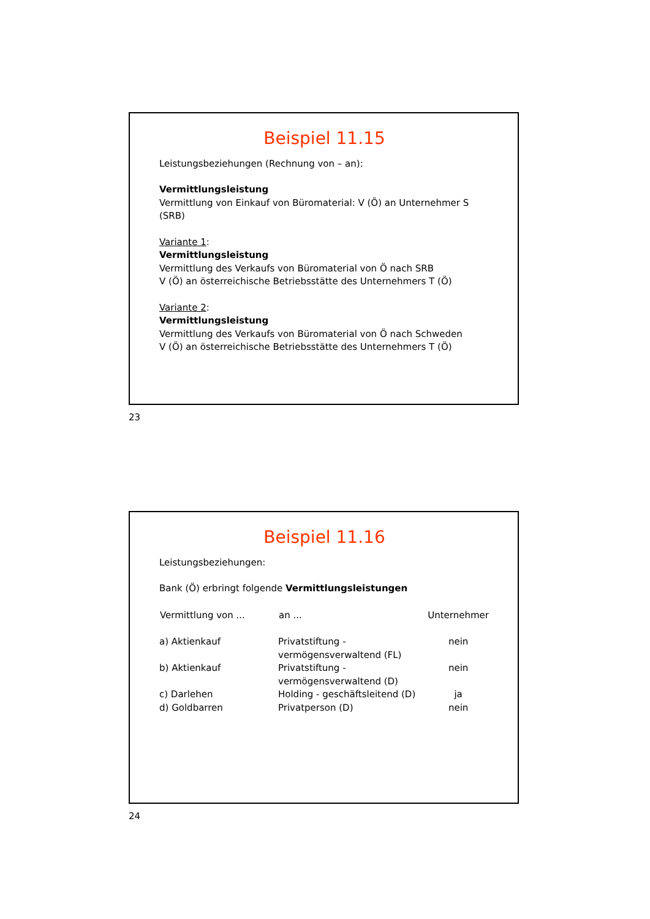Beispiel 11.15
Leistungsbeziehungen (Rechnung von – an):
Vermittlungsleistung
Vermittlung von Einkauf von Büromaterial: V (Ö) an Unternehmer S (SRB)
Variante 1:
Vermittlungsleistung
Vermittlung des Verkaufs von Büromaterial von Ö nach SRB
V (Ö) an österreichische Betriebsstätte des Unternehmers T (Ö)
Variante 2:
Vermittlungsleistung
Vermittlung des Verkaufs von Büromaterial von Ö nach Schweden
V (Ö) an österreichische Betriebsstätte des Unternehmers T (Ö)
23
Beispiel 11.16
Leistungsbeziehungen:
Bank (Ö) erbringt folgende Vermittlungsleistungen
| Vermittlung von ... | an ... | Unternehmer |
| --- | --- | --- |
| a) Aktienkauf | Privatstiftung - vermögensverwaltend (FL) | nein |
| b) Aktienkauf | Privatstiftung - vermögensverwaltend (D) | nein |
| c) Darlehen | Holding - geschäftsleitend (D) | ja |
| d) Goldbarren | Privatperson (D) | nein |
24